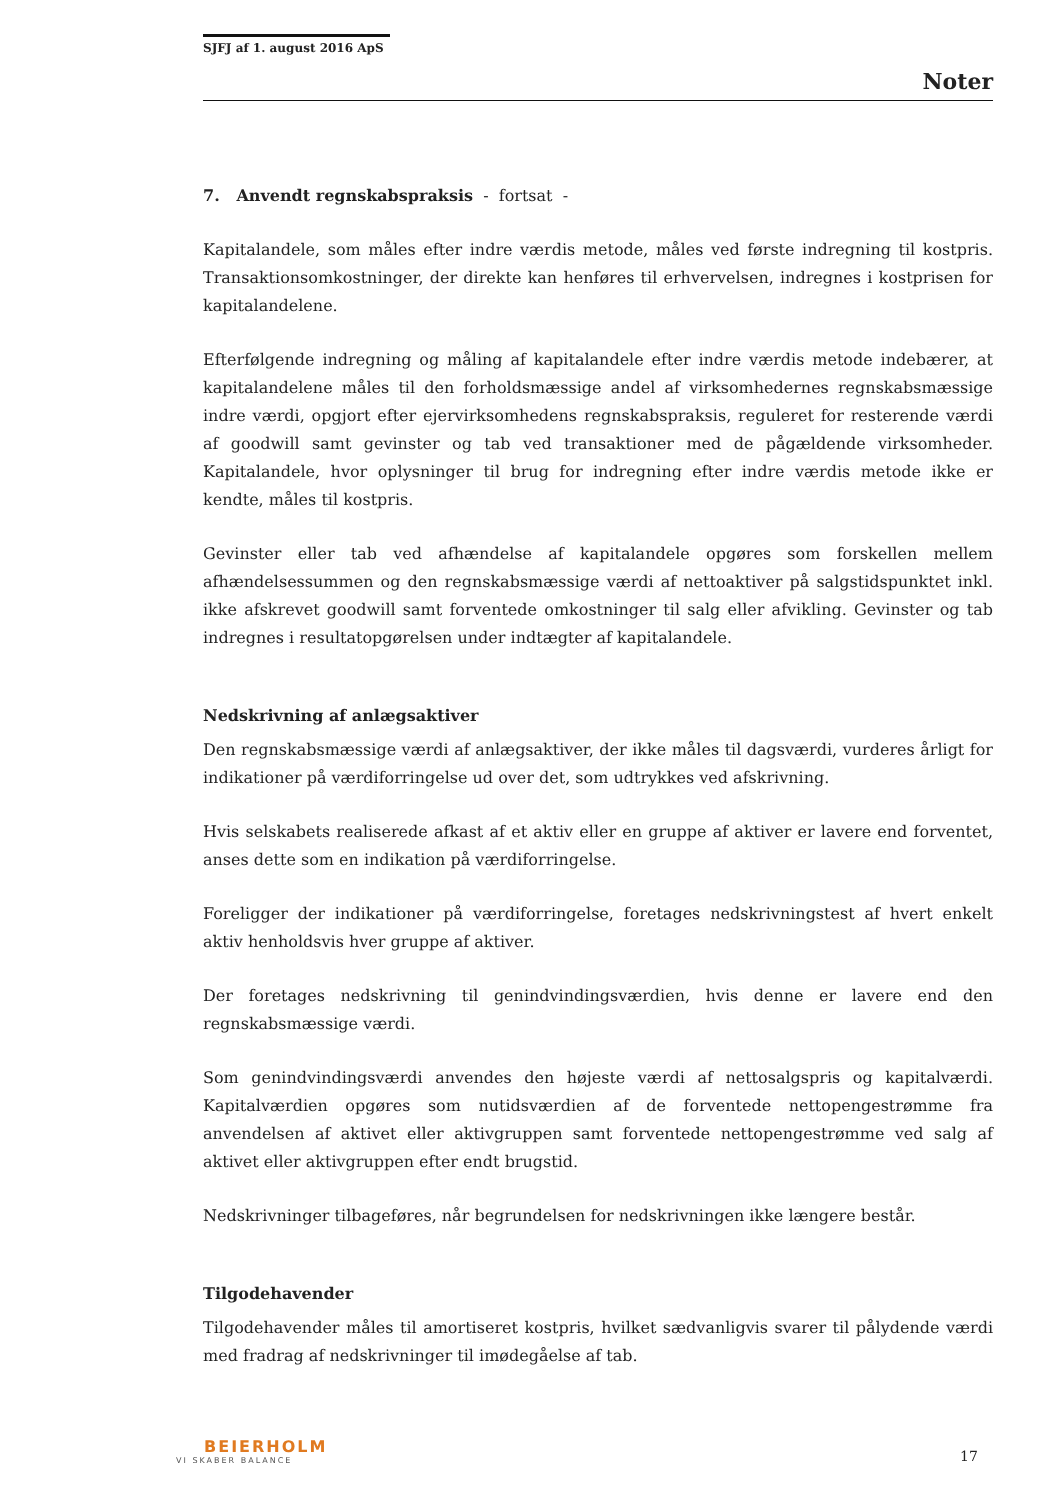SJFJ af 1. august 2016 ApS
Noter
7. Anvendt regnskabspraksis - fortsat -
Kapitalandele, som måles efter indre værdis metode, måles ved første indregning til kostpris. Transaktionsomkostninger, der direkte kan henføres til erhvervelsen, indregnes i kostprisen for kapitalandelene.
Efterfølgende indregning og måling af kapitalandele efter indre værdis metode indebærer, at kapitalandelene måles til den forholdsmæssige andel af virksomhedernes regnskabsmæssige indre værdi, opgjort efter ejervirksomhedens regnskabspraksis, reguleret for resterende værdi af goodwill samt gevinster og tab ved transaktioner med de pågældende virksomheder. Kapitalandele, hvor oplysninger til brug for indregning efter indre værdis metode ikke er kendte, måles til kostpris.
Gevinster eller tab ved afhændelse af kapitalandele opgøres som forskellen mellem afhændelsessummen og den regnskabsmæssige værdi af nettoaktiver på salgstidspunktet inkl. ikke afskrevet goodwill samt forventede omkostninger til salg eller afvikling. Gevinster og tab indregnes i resultatopgørelsen under indtægter af kapitalandele.
Nedskrivning af anlægsaktiver
Den regnskabsmæssige værdi af anlægsaktiver, der ikke måles til dagsværdi, vurderes årligt for indikationer på værdiforringelse ud over det, som udtrykkes ved afskrivning.
Hvis selskabets realiserede afkast af et aktiv eller en gruppe af aktiver er lavere end forventet, anses dette som en indikation på værdiforringelse.
Foreligger der indikationer på værdiforringelse, foretages nedskrivningstest af hvert enkelt aktiv henholdsvis hver gruppe af aktiver.
Der foretages nedskrivning til genindvindingsværdien, hvis denne er lavere end den regnskabsmæssige værdi.
Som genindvindingsværdi anvendes den højeste værdi af nettosalgspris og kapitalværdi. Kapitalværdien opgøres som nutidsværdien af de forventede nettopengestrømme fra anvendelsen af aktivet eller aktivgruppen samt forventede nettopengestrømme ved salg af aktivet eller aktivgruppen efter endt brugstid.
Nedskrivninger tilbageføres, når begrundelsen for nedskrivningen ikke længere består.
Tilgodehavender
Tilgodehavender måles til amortiseret kostpris, hvilket sædvanligvis svarer til pålydende værdi med fradrag af nedskrivninger til imødegåelse af tab.
BEIERHOLM
VI SKABER BALANCE
17